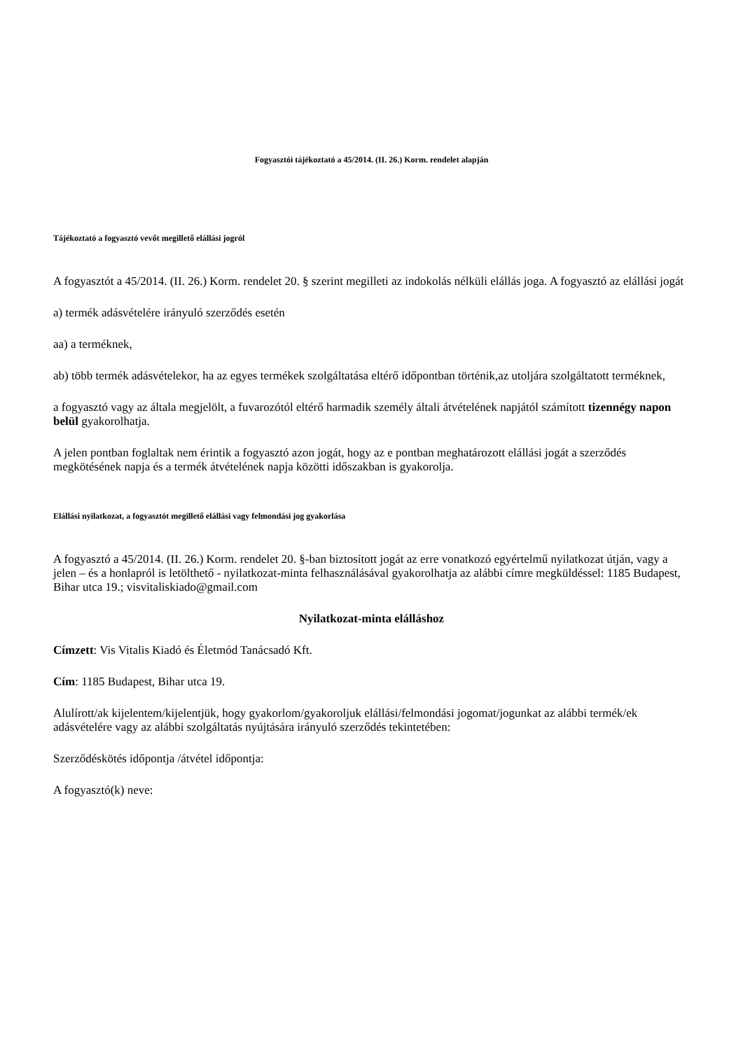Fogyasztói tájékoztató a 45/2014. (II. 26.) Korm. rendelet alapján
Tájékoztató a fogyasztó vevőt megillető elállási jogról
A fogyasztót a 45/2014. (II. 26.) Korm. rendelet 20. § szerint megilleti az indokolás nélküli elállás joga. A fogyasztó az elállási jogát
a) termék adásvételére irányuló szerződés esetén
aa) a terméknek,
ab) több termék adásvételekor, ha az egyes termékek szolgáltatása eltérő időpontban történik,az utoljára szolgáltatott terméknek,
a fogyasztó vagy az általa megjelölt, a fuvarozótól eltérő harmadik személy általi átvételének napjától számított tizennégy napon belül gyakorolhatja.
A jelen pontban foglaltak nem érintik a fogyasztó azon jogát, hogy az e pontban meghatározott elállási jogát a szerződés megkötésének napja és a termék átvételének napja közötti időszakban is gyakorolja.
Elállási nyilatkozat, a fogyasztót megillető elállási vagy felmondási jog gyakorlása
A fogyasztó a 45/2014. (II. 26.) Korm. rendelet 20. §-ban biztosított jogát az erre vonatkozó egyértelmű nyilatkozat útján, vagy a jelen – és a honlapról is letölthető - nyilatkozat-minta felhasználásával gyakorolhatja az alábbi címre megküldéssel: 1185 Budapest, Bihar utca 19.; visvitaliskiado@gmail.com
Nyilatkozat-minta elálláshoz
Címzett: Vis Vitalis Kiadó és Életmód Tanácsadó Kft.
Cím: 1185 Budapest, Bihar utca 19.
Alulírott/ak kijelentem/kijelentjük, hogy gyakorlom/gyakoroljuk elállási/felmondási jogomat/jogunkat az alábbi termék/ek adásvételére vagy az alábbi szolgáltatás nyújtására irányuló szerződés tekintetében:
Szerződéskötés időpontja /átvétel időpontja:
A fogyasztó(k) neve: